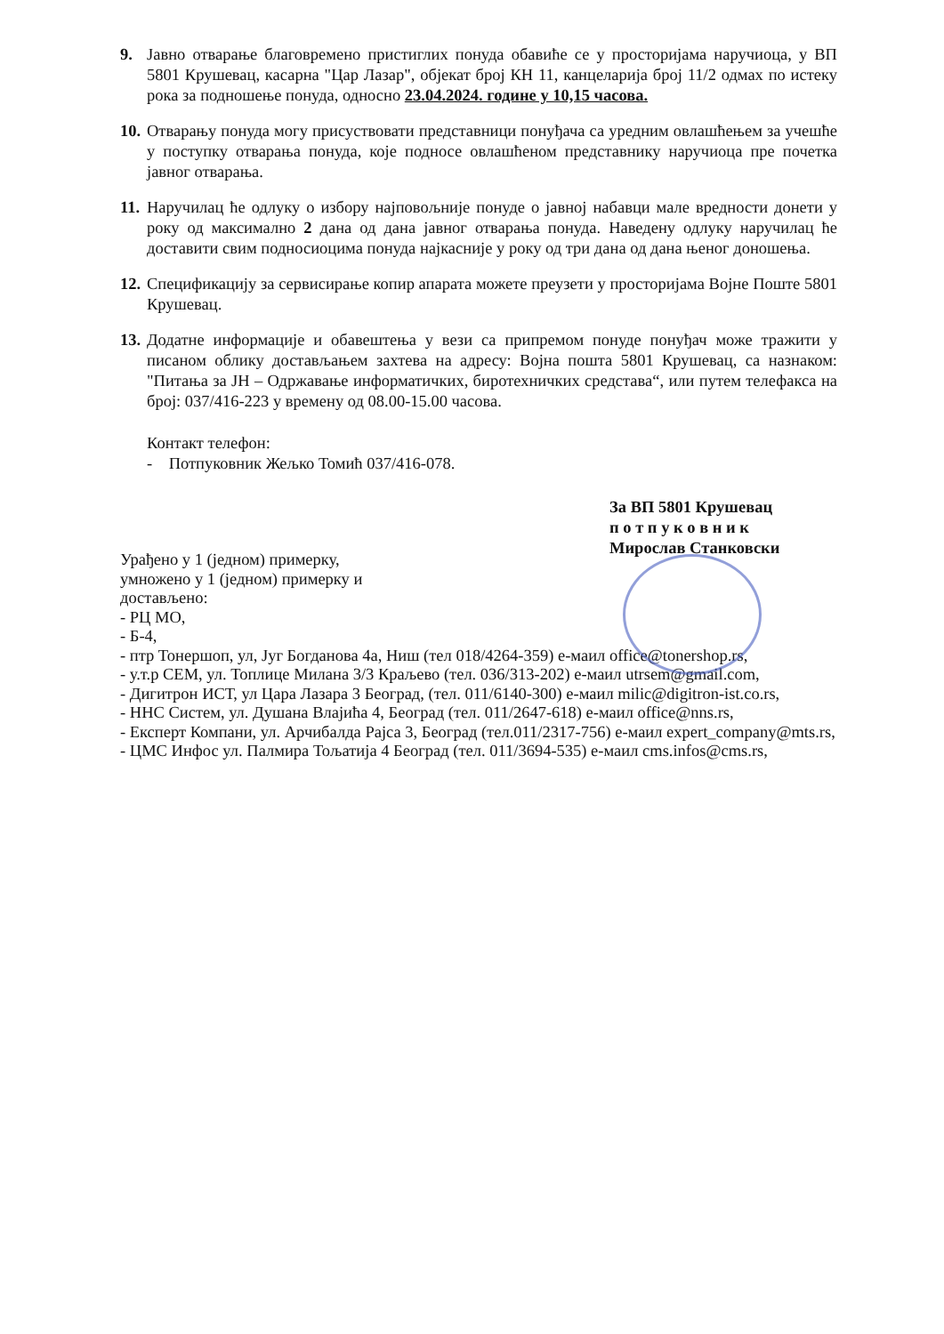9. Јавно отварање благовремено пристиглих понуда обавиће се у просторијама наручиоца, у ВП 5801 Крушевац, касарна "Цар Лазар", објекат број КН 11, канцеларија број 11/2 одмах по истеку рока за подношење понуда, односно 23.04.2024. године у 10,15 часова.
10.
Отварању понуда могу присуствовати представници понуђача са уредним овлашћењем за учешће у поступку отварања понуда, које подносе овлашћеном представнику наручиоца пре почетка јавног отварања.
11.
Наручилац ће одлуку о избору најповољније понуде о јавној набавци мале вредности донети у року од максимално 2 дана од дана јавног отварања понуда. Наведену одлуку наручилац ће доставити свим подносиоцима понуда најкасније у року од три дана од дана њеног доношења.
12.
Спецификацију за сервисирање копир апарата можете преузети у просторијама Војне Поште 5801 Крушевац.
13.
Додатне информације и обавештења у вези са припремом понуде понуђач може тражити у писаном облику достављањем захтева на адресу: Војна пошта 5801 Крушевац, са назнаком: "Питања за ЈН – Одржавање информатичких, биротехничких средстава“, или путем телефакса на број: 037/416-223 у времену од 08.00-15.00 часова.
Контакт телефон:
- Потпуковник Жељко Томић 037/416-078.
За ВП 5801 Крушевац
п о т п у к о в н и к
Мирослав Станковски
Урађено у 1 (једном) примерку,
умножено у 1 (једном) примерку и
достављено:
- РЦ МО,
- Б-4,
- птр Тонершоп, ул, Југ Богданова 4а, Ниш (тел 018/4264-359) е-маил office@tonershop.rs,
- у.т.р СЕМ, ул. Топлице Милана 3/3 Краљево (тел. 036/313-202) е-маил utrsem@gmail.com,
- Дигитрон ИСТ, ул Цара Лазара 3 Београд, (тел. 011/6140-300) е-маил milic@digitron-ist.co.rs,
- ННС Систем, ул. Душана Влајића 4, Београд (тел. 011/2647-618) е-маил office@nns.rs,
- Експерт Компани, ул. Арчибалда Рајса 3, Београд (тел.011/2317-756) е-маил expert_company@mts.rs,
- ЦМС Инфос ул. Палмира Тољатија 4 Београд (тел. 011/3694-535) е-маил cms.infos@cms.rs,